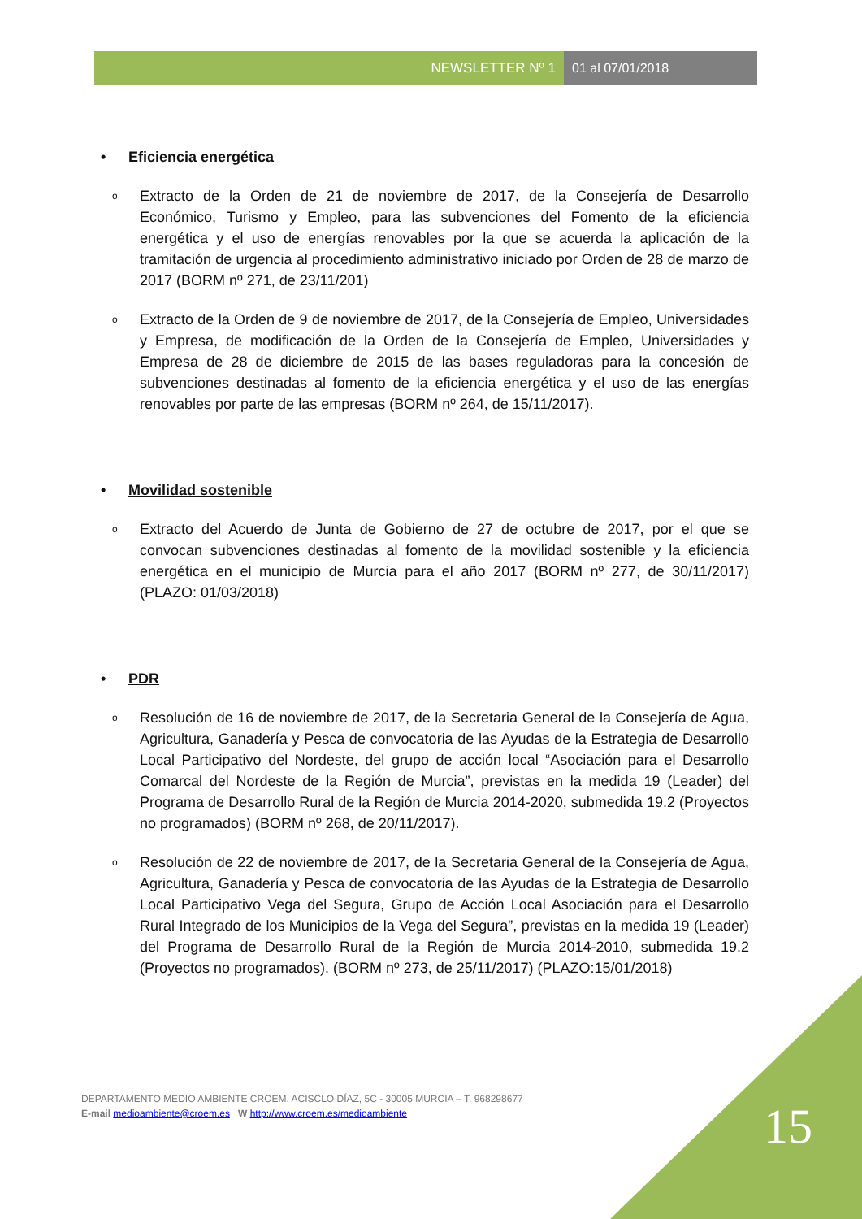NEWSLETTER Nº 1 01 al 07/01/2018
• Eficiencia energética
o
Extracto de la Orden de 21 de noviembre de 2017, de la Consejería de Desarrollo Económico, Turismo y Empleo, para las subvenciones del Fomento de la eficiencia energética y el uso de energías renovables por la que se acuerda la aplicación de la tramitación de urgencia al procedimiento administrativo iniciado por Orden de 28 de marzo de 2017 (BORM nº 271, de 23/11/201)
o
Extracto de la Orden de 9 de noviembre de 2017, de la Consejería de Empleo, Universidades y Empresa, de modificación de la Orden de la Consejería de Empleo, Universidades y Empresa de 28 de diciembre de 2015 de las bases reguladoras para la concesión de subvenciones destinadas al fomento de la eficiencia energética y el uso de las energías renovables por parte de las empresas (BORM nº 264, de 15/11/2017).
• Movilidad sostenible
o
Extracto del Acuerdo de Junta de Gobierno de 27 de octubre de 2017, por el que se convocan subvenciones destinadas al fomento de la movilidad sostenible y la eficiencia energética en el municipio de Murcia para el año 2017 (BORM nº 277, de 30/11/2017) (PLAZO: 01/03/2018)
• PDR
o
Resolución de 16 de noviembre de 2017, de la Secretaria General de la Consejería de Agua, Agricultura, Ganadería y Pesca de convocatoria de las Ayudas de la Estrategia de Desarrollo Local Participativo del Nordeste, del grupo de acción local “Asociación para el Desarrollo Comarcal del Nordeste de la Región de Murcia”, previstas en la medida 19 (Leader) del Programa de Desarrollo Rural de la Región de Murcia 2014-2020, submedida 19.2 (Proyectos no programados) (BORM nº 268, de 20/11/2017).
o
Resolución de 22 de noviembre de 2017, de la Secretaria General de la Consejería de Agua, Agricultura, Ganadería y Pesca de convocatoria de las Ayudas de la Estrategia de Desarrollo Local Participativo Vega del Segura, Grupo de Acción Local Asociación para el Desarrollo Rural Integrado de los Municipios de la Vega del Segura”, previstas en la medida 19 (Leader) del Programa de Desarrollo Rural de la Región de Murcia 2014-2010, submedida 19.2 (Proyectos no programados). (BORM nº 273, de 25/11/2017) (PLAZO:15/01/2018)
DEPARTAMENTO MEDIO AMBIENTE CROEM. ACISCLO DÍAZ, 5C - 30005 MURCIA – T. 968298677
E-mail medioambiente@croem.es W http://www.croem.es/medioambiente
15